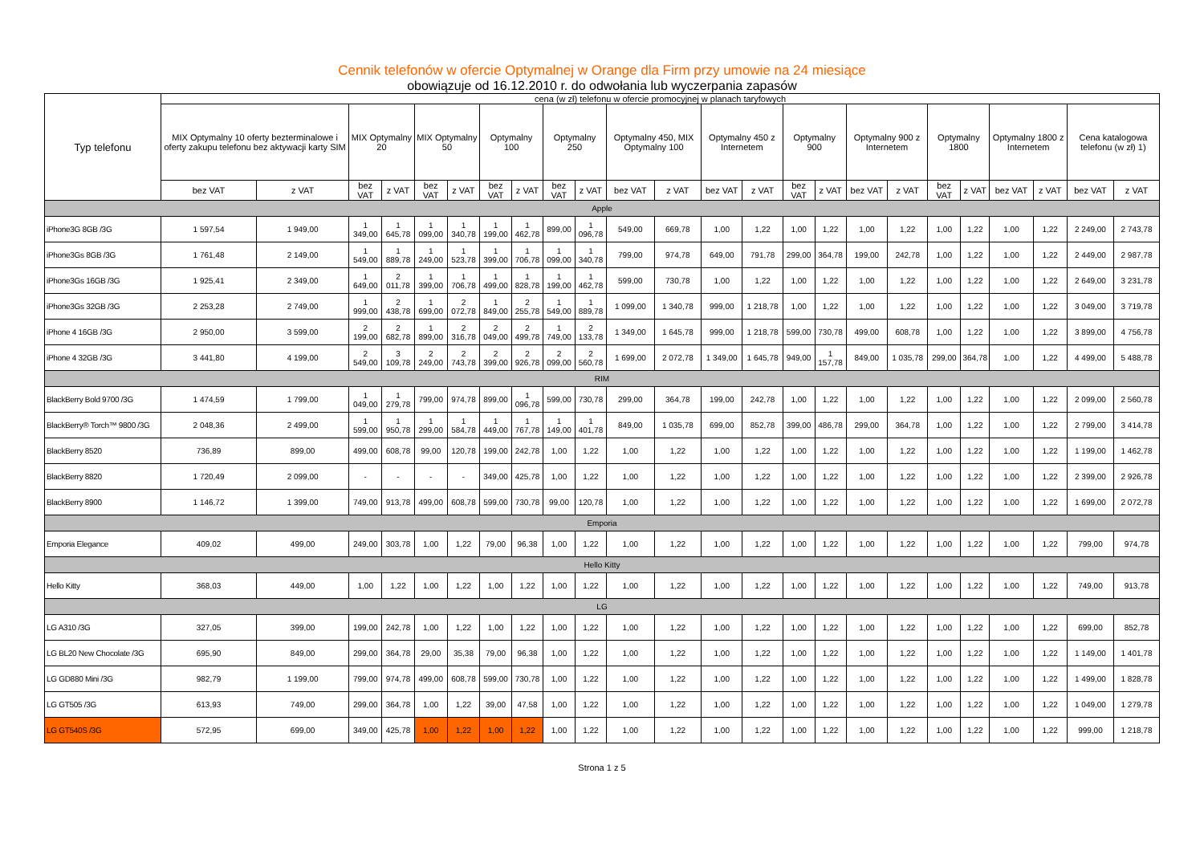Cennik telefonów w ofercie Optymalnej w Orange dla Firm przy umowie na 24 miesiące
obowiązuje od 16.12.2010 r. do odwołania lub wyczerpania zapasów
| Typ telefonu | cena (w zł) telefonu w ofercie promocyjnej w planach taryfowych | | | | | | | | | | | | | | | | | | | | | | | |
| --- | --- | --- | --- | --- | --- | --- | --- | --- | --- | --- | --- | --- | --- | --- | --- | --- | --- | --- | --- | --- | --- | --- | --- | --- |
| | MIX Optymalny 10 oferty bezterminalowe i oferty zakupu telefonu bez aktywacji karty SIM | | MIX Optymalny 20 | | MIX Optymalny 50 | | Optymalny 100 | | Optymalny 250 | | Optymalny 450, MIX Optymalny 100 | | Optymalny 450 z Internetem | | Optymalny 900 | | Optymalny 900 z Internetem | | Optymalny 1800 | | Optymalny 1800 z Internetem | | Cena katalogowa telefonu (w zł) 1) | |
| | bez VAT | z VAT | bez VAT | z VAT | bez VAT | z VAT | bez VAT | z VAT | bez VAT | z VAT | bez VAT | z VAT | bez VAT | z VAT | bez VAT | z VAT | bez VAT | z VAT | bez VAT | z VAT | bez VAT | z VAT | bez VAT | z VAT |
| Apple | | | | | | | | | | | | | | | | | | | | | | | | |
| iPhone3G 8GB /3G | 1 597,54 | 1 949,00 | 1 349,00 | 1 645,78 | 1 099,00 | 1 340,78 | 1 199,00 | 1 462,78 | 899,00 | 1 096,78 | 549,00 | 669,78 | 1,00 | 1,22 | 1,00 | 1,22 | 1,00 | 1,22 | 1,00 | 1,22 | 1,00 | 1,22 | 2 249,00 | 2 743,78 |
| iPhone3Gs 8GB /3G | 1 761,48 | 2 149,00 | 1 549,00 | 1 889,78 | 1 249,00 | 1 523,78 | 1 399,00 | 1 706,78 | 1 099,00 | 1 340,78 | 799,00 | 974,78 | 649,00 | 791,78 | 299,00 | 364,78 | 199,00 | 242,78 | 1,00 | 1,22 | 1,00 | 1,22 | 2 449,00 | 2 987,78 |
| iPhone3Gs 16GB /3G | 1 925,41 | 2 349,00 | 1 649,00 | 2 011,78 | 1 399,00 | 1 706,78 | 1 499,00 | 1 828,78 | 1 199,00 | 1 462,78 | 599,00 | 730,78 | 1,00 | 1,22 | 1,00 | 1,22 | 1,00 | 1,22 | 1,00 | 1,22 | 1,00 | 1,22 | 2 649,00 | 3 231,78 |
| iPhone3Gs 32GB /3G | 2 253,28 | 2 749,00 | 1 999,00 | 2 438,78 | 1 699,00 | 2 072,78 | 1 849,00 | 2 255,78 | 1 549,00 | 1 889,78 | 1 099,00 | 1 340,78 | 999,00 | 1 218,78 | 1,00 | 1,22 | 1,00 | 1,22 | 1,00 | 1,22 | 1,00 | 1,22 | 3 049,00 | 3 719,78 |
| iPhone 4 16GB /3G | 2 950,00 | 3 599,00 | 2 199,00 | 2 682,78 | 1 899,00 | 2 316,78 | 2 049,00 | 2 499,78 | 1 749,00 | 2 133,78 | 1 349,00 | 1 645,78 | 999,00 | 1 218,78 | 599,00 | 730,78 | 499,00 | 608,78 | 1,00 | 1,22 | 1,00 | 1,22 | 3 899,00 | 4 756,78 |
| iPhone 4 32GB /3G | 3 441,80 | 4 199,00 | 2 549,00 | 3 109,78 | 2 249,00 | 2 743,78 | 2 399,00 | 2 926,78 | 2 099,00 | 2 560,78 | 1 699,00 | 2 072,78 | 1 349,00 | 1 645,78 | 949,00 | 1 157,78 | 849,00 | 1 035,78 | 299,00 | 364,78 | 1,00 | 1,22 | 4 499,00 | 5 488,78 |
| RIM | | | | | | | | | | | | | | | | | | | | | | | | |
| BlackBerry Bold 9700 /3G | 1 474,59 | 1 799,00 | 1 049,00 | 1 279,78 | 799,00 | 974,78 | 899,00 | 1 096,78 | 599,00 | 730,78 | 299,00 | 364,78 | 199,00 | 242,78 | 1,00 | 1,22 | 1,00 | 1,22 | 1,00 | 1,22 | 1,00 | 1,22 | 2 099,00 | 2 560,78 |
| BlackBerry® Torch™ 9800 /3G | 2 048,36 | 2 499,00 | 1 599,00 | 1 950,78 | 1 299,00 | 1 584,78 | 1 449,00 | 1 767,78 | 1 149,00 | 1 401,78 | 849,00 | 1 035,78 | 699,00 | 852,78 | 399,00 | 486,78 | 299,00 | 364,78 | 1,00 | 1,22 | 1,00 | 1,22 | 2 799,00 | 3 414,78 |
| BlackBerry 8520 | 736,89 | 899,00 | 499,00 | 608,78 | 99,00 | 120,78 | 199,00 | 242,78 | 1,00 | 1,22 | 1,00 | 1,22 | 1,00 | 1,22 | 1,00 | 1,22 | 1,00 | 1,22 | 1,00 | 1,22 | 1,00 | 1,22 | 1 199,00 | 1 462,78 |
| BlackBerry 8820 | 1 720,49 | 2 099,00 | - | - | - | - | 349,00 | 425,78 | 1,00 | 1,22 | 1,00 | 1,22 | 1,00 | 1,22 | 1,00 | 1,22 | 1,00 | 1,22 | 1,00 | 1,22 | 1,00 | 1,22 | 2 399,00 | 2 926,78 |
| BlackBerry 8900 | 1 146,72 | 1 399,00 | 749,00 | 913,78 | 499,00 | 608,78 | 599,00 | 730,78 | 99,00 | 120,78 | 1,00 | 1,22 | 1,00 | 1,22 | 1,00 | 1,22 | 1,00 | 1,22 | 1,00 | 1,22 | 1,00 | 1,22 | 1 699,00 | 2 072,78 |
| Emporia | | | | | | | | | | | | | | | | | | | | | | | | |
| Emporia Elegance | 409,02 | 499,00 | 249,00 | 303,78 | 1,00 | 1,22 | 79,00 | 96,38 | 1,00 | 1,22 | 1,00 | 1,22 | 1,00 | 1,22 | 1,00 | 1,22 | 1,00 | 1,22 | 1,00 | 1,22 | 1,00 | 1,22 | 799,00 | 974,78 |
| Hello Kitty | | | | | | | | | | | | | | | | | | | | | | | | |
| Hello Kitty | 368,03 | 449,00 | 1,00 | 1,22 | 1,00 | 1,22 | 1,00 | 1,22 | 1,00 | 1,22 | 1,00 | 1,22 | 1,00 | 1,22 | 1,00 | 1,22 | 1,00 | 1,22 | 1,00 | 1,22 | 1,00 | 1,22 | 749,00 | 913,78 |
| LG | | | | | | | | | | | | | | | | | | | | | | | | |
| LG A310 /3G | 327,05 | 399,00 | 199,00 | 242,78 | 1,00 | 1,22 | 1,00 | 1,22 | 1,00 | 1,22 | 1,00 | 1,22 | 1,00 | 1,22 | 1,00 | 1,22 | 1,00 | 1,22 | 1,00 | 1,22 | 1,00 | 1,22 | 699,00 | 852,78 |
| LG BL20 New Chocolate /3G | 695,90 | 849,00 | 299,00 | 364,78 | 29,00 | 35,38 | 79,00 | 96,38 | 1,00 | 1,22 | 1,00 | 1,22 | 1,00 | 1,22 | 1,00 | 1,22 | 1,00 | 1,22 | 1,00 | 1,22 | 1,00 | 1,22 | 1 149,00 | 1 401,78 |
| LG GD880 Mini /3G | 982,79 | 1 199,00 | 799,00 | 974,78 | 499,00 | 608,78 | 599,00 | 730,78 | 1,00 | 1,22 | 1,00 | 1,22 | 1,00 | 1,22 | 1,00 | 1,22 | 1,00 | 1,22 | 1,00 | 1,22 | 1,00 | 1,22 | 1 499,00 | 1 828,78 |
| LG GT505 /3G | 613,93 | 749,00 | 299,00 | 364,78 | 1,00 | 1,22 | 39,00 | 47,58 | 1,00 | 1,22 | 1,00 | 1,22 | 1,00 | 1,22 | 1,00 | 1,22 | 1,00 | 1,22 | 1,00 | 1,22 | 1,00 | 1,22 | 1 049,00 | 1 279,78 |
| LG GT540S /3G | 572,95 | 699,00 | 349,00 | 425,78 | 1,00 | 1,22 | 1,00 | 1,22 | 1,00 | 1,22 | 1,00 | 1,22 | 1,00 | 1,22 | 1,00 | 1,22 | 1,00 | 1,22 | 1,00 | 1,22 | 1,00 | 1,22 | 999,00 | 1 218,78 |
Strona 1 z 5